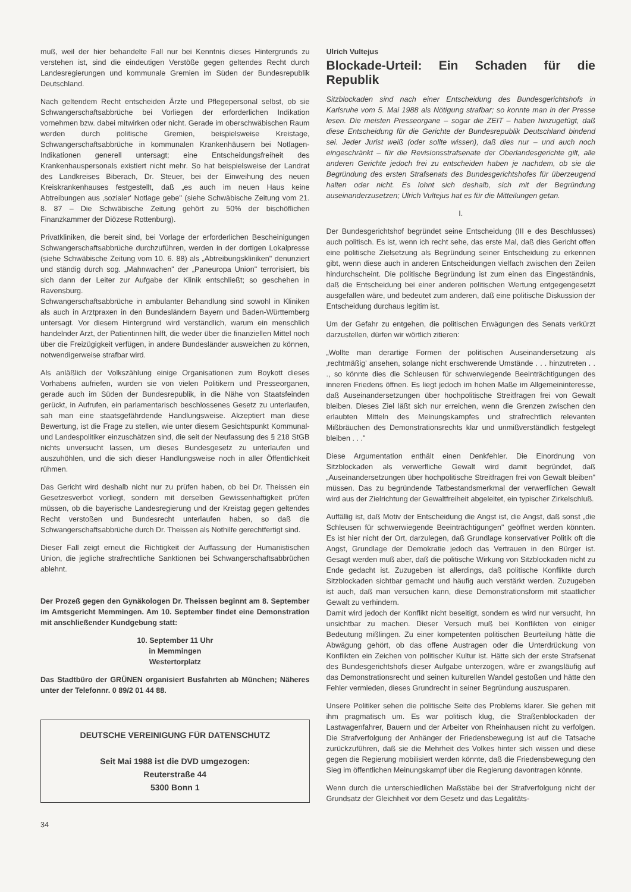muß, weil der hier behandelte Fall nur bei Kenntnis dieses Hintergrunds zu verstehen ist, sind die eindeutigen Verstöße gegen geltendes Recht durch Landesregierungen und kommunale Gremien im Süden der Bundesrepublik Deutschland.
Nach geltendem Recht entscheiden Ärzte und Pflegepersonal selbst, ob sie Schwangerschaftsabbrüche bei Vorliegen der erforderlichen Indikation vornehmen bzw. dabei mitwirken oder nicht. Gerade im oberschwäbischen Raum werden durch politische Gremien, beispielsweise Kreistage, Schwangerschaftsabbrüche in kommunalen Krankenhäusern bei Notlagen-Indikationen generell untersagt; eine Entscheidungsfreiheit des Krankenhauspersonals existiert nicht mehr. So hat beispielsweise der Landrat des Landkreises Biberach, Dr. Steuer, bei der Einweihung des neuen Kreiskrankenhauses festgestellt, daß „es auch im neuen Haus keine Abtreibungen aus ‚sozialer' Notlage gebe" (siehe Schwäbische Zeitung vom 21. 8. 87 – Die Schwäbische Zeitung gehört zu 50% der bischöflichen Finanzkammer der Diözese Rottenburg).
Privatkliniken, die bereit sind, bei Vorlage der erforderlichen Bescheinigungen Schwangerschaftsabbrüche durchzuführen, werden in der dortigen Lokalpresse (siehe Schwäbische Zeitung vom 10. 6. 88) als „Abtreibungskliniken" denunziert und ständig durch sog. „Mahnwachen" der „Paneuropa Union" terrorisiert, bis sich dann der Leiter zur Aufgabe der Klinik entschließt; so geschehen in Ravensburg.
Schwangerschaftsabbrüche in ambulanter Behandlung sind sowohl in Kliniken als auch in Arztpraxen in den Bundesländern Bayern und Baden-Württemberg untersagt. Vor diesem Hintergrund wird verständlich, warum ein menschlich handelnder Arzt, der Patientinnen hilft, die weder über die finanziellen Mittel noch über die Freizügigkeit verfügen, in andere Bundesländer ausweichen zu können, notwendigerweise strafbar wird.
Als anläßlich der Volkszählung einige Organisationen zum Boykott dieses Vorhabens aufriefen, wurden sie von vielen Politikern und Presseorganen, gerade auch im Süden der Bundesrepublik, in die Nähe von Staatsfeinden gerückt, in Aufrufen, ein parlamentarisch beschlossenes Gesetz zu unterlaufen, sah man eine staatsgefährdende Handlungsweise. Akzeptiert man diese Bewertung, ist die Frage zu stellen, wie unter diesem Gesichtspunkt Kommunal- und Landespolitiker einzuschätzen sind, die seit der Neufassung des § 218 StGB nichts unversucht lassen, um dieses Bundesgesetz zu unterlaufen und auszuhöhlen, und die sich dieser Handlungsweise noch in aller Öffentlichkeit rühmen.
Das Gericht wird deshalb nicht nur zu prüfen haben, ob bei Dr. Theissen ein Gesetzesverbot vorliegt, sondern mit derselben Gewissenhaftigkeit prüfen müssen, ob die bayerische Landesregierung und der Kreistag gegen geltendes Recht verstoßen und Bundesrecht unterlaufen haben, so daß die Schwangerschaftsabbrüche durch Dr. Theissen als Nothilfe gerechtfertigt sind.
Dieser Fall zeigt erneut die Richtigkeit der Auffassung der Humanistischen Union, die jegliche strafrechtliche Sanktionen bei Schwangerschaftsabbrüchen ablehnt.
Der Prozeß gegen den Gynäkologen Dr. Theissen beginnt am 8. September im Amtsgericht Memmingen. Am 10. September findet eine Demonstration mit anschließender Kundgebung statt:
10. September 11 Uhr
in Memmingen
Westertorplatz
Das Stadtbüro der GRÜNEN organisiert Busfahrten ab München; Näheres unter der Telefonnr. 0 89/2 01 44 88.
DEUTSCHE VEREINIGUNG FÜR DATENSCHUTZ
Seit Mai 1988 ist die DVD umgezogen:
Reuterstraße 44
5300 Bonn 1
34
Ulrich Vultejus
Blockade-Urteil: Ein Schaden für die Republik
Sitzblockaden sind nach einer Entscheidung des Bundesgerichtshofs in Karlsruhe vom 5. Mai 1988 als Nötigung strafbar; so konnte man in der Presse lesen. Die meisten Presseorgane – sogar die ZEIT – haben hinzugefügt, daß diese Entscheidung für die Gerichte der Bundesrepublik Deutschland bindend sei. Jeder Jurist weiß (oder sollte wissen), daß dies nur – und auch noch eingeschränkt – für die Revisionsstrafsenate der Oberlandesgerichte gilt, alle anderen Gerichte jedoch frei zu entscheiden haben je nachdem, ob sie die Begründung des ersten Strafsenats des Bundesgerichtshofes für überzeugend halten oder nicht. Es lohnt sich deshalb, sich mit der Begründung auseinanderzusetzen; Ulrich Vultejus hat es für die Mitteilungen getan.
I.
Der Bundesgerichtshof begründet seine Entscheidung (III e des Beschlusses) auch politisch. Es ist, wenn ich recht sehe, das erste Mal, daß dies Gericht offen eine politische Zielsetzung als Begründung seiner Entscheidung zu erkennen gibt, wenn diese auch in anderen Entscheidungen vielfach zwischen den Zeilen hindurchscheint. Die politische Begründung ist zum einen das Eingeständnis, daß die Entscheidung bei einer anderen politischen Wertung entgegengesetzt ausgefallen wäre, und bedeutet zum anderen, daß eine politische Diskussion der Entscheidung durchaus legitim ist.
Um der Gefahr zu entgehen, die politischen Erwägungen des Senats verkürzt darzustellen, dürfen wir wörtlich zitieren:
„Wollte man derartige Formen der politischen Auseinandersetzung als ‚rechtmäßig' ansehen, solange nicht erschwerende Umstände . . . hinzutreten . . ., so könnte dies die Schleusen für schwerwiegende Beeinträchtigungen des inneren Friedens öffnen. Es liegt jedoch im hohen Maße im Allgemeininteresse, daß Auseinandersetzungen über hochpolitische Streitfragen frei von Gewalt bleiben. Dieses Ziel läßt sich nur erreichen, wenn die Grenzen zwischen den erlaubten Mitteln des Meinungskampfes und strafrechtlich relevanten Mißbräuchen des Demonstrationsrechts klar und unmißverständlich festgelegt bleiben . . ."
Diese Argumentation enthält einen Denkfehler. Die Einordnung von Sitzblockaden als verwerfliche Gewalt wird damit begründet, daß „Auseinandersetzungen über hochpolitische Streitfragen frei von Gewalt bleiben" müssen. Das zu begründende Tatbestandsmerkmal der verwerflichen Gewalt wird aus der Zielrichtung der Gewaltfreiheit abgeleitet, ein typischer Zirkelschluß.
Auffällig ist, daß Motiv der Entscheidung die Angst ist, die Angst, daß sonst „die Schleusen für schwerwiegende Beeinträchtigungen" geöffnet werden könnten. Es ist hier nicht der Ort, darzulegen, daß Grundlage konservativer Politik oft die Angst, Grundlage der Demokratie jedoch das Vertrauen in den Bürger ist. Gesagt werden muß aber, daß die politische Wirkung von Sitzblockaden nicht zu Ende gedacht ist. Zuzugeben ist allerdings, daß politische Konflikte durch Sitzblockaden sichtbar gemacht und häufig auch verstärkt werden. Zuzugeben ist auch, daß man versuchen kann, diese Demonstrationsform mit staatlicher Gewalt zu verhindern.
Damit wird jedoch der Konflikt nicht beseitigt, sondern es wird nur versucht, ihn unsichtbar zu machen. Dieser Versuch muß bei Konflikten von einiger Bedeutung mißlingen. Zu einer kompetenten politischen Beurteilung hätte die Abwägung gehört, ob das offene Austragen oder die Unterdrückung von Konflikten ein Zeichen von politischer Kultur ist. Hätte sich der erste Strafsenat des Bundesgerichtshofs dieser Aufgabe unterzogen, wäre er zwangsläufig auf das Demonstrationsrecht und seinen kulturellen Wandel gestoßen und hätte den Fehler vermieden, dieses Grundrecht in seiner Begründung auszusparen.
Unsere Politiker sehen die politische Seite des Problems klarer. Sie gehen mit ihm pragmatisch um. Es war politisch klug, die Straßenblockaden der Lastwagenfahrer, Bauern und der Arbeiter von Rheinhausen nicht zu verfolgen. Die Strafverfolgung der Anhänger der Friedensbewegung ist auf die Tatsache zurückzuführen, daß sie die Mehrheit des Volkes hinter sich wissen und diese gegen die Regierung mobilisiert werden könnte, daß die Friedensbewegung den Sieg im öffentlichen Meinungskampf über die Regierung davontragen könnte.
Wenn durch die unterschiedlichen Maßstäbe bei der Strafverfolgung nicht der Grundsatz der Gleichheit vor dem Gesetz und das Legalitäts-